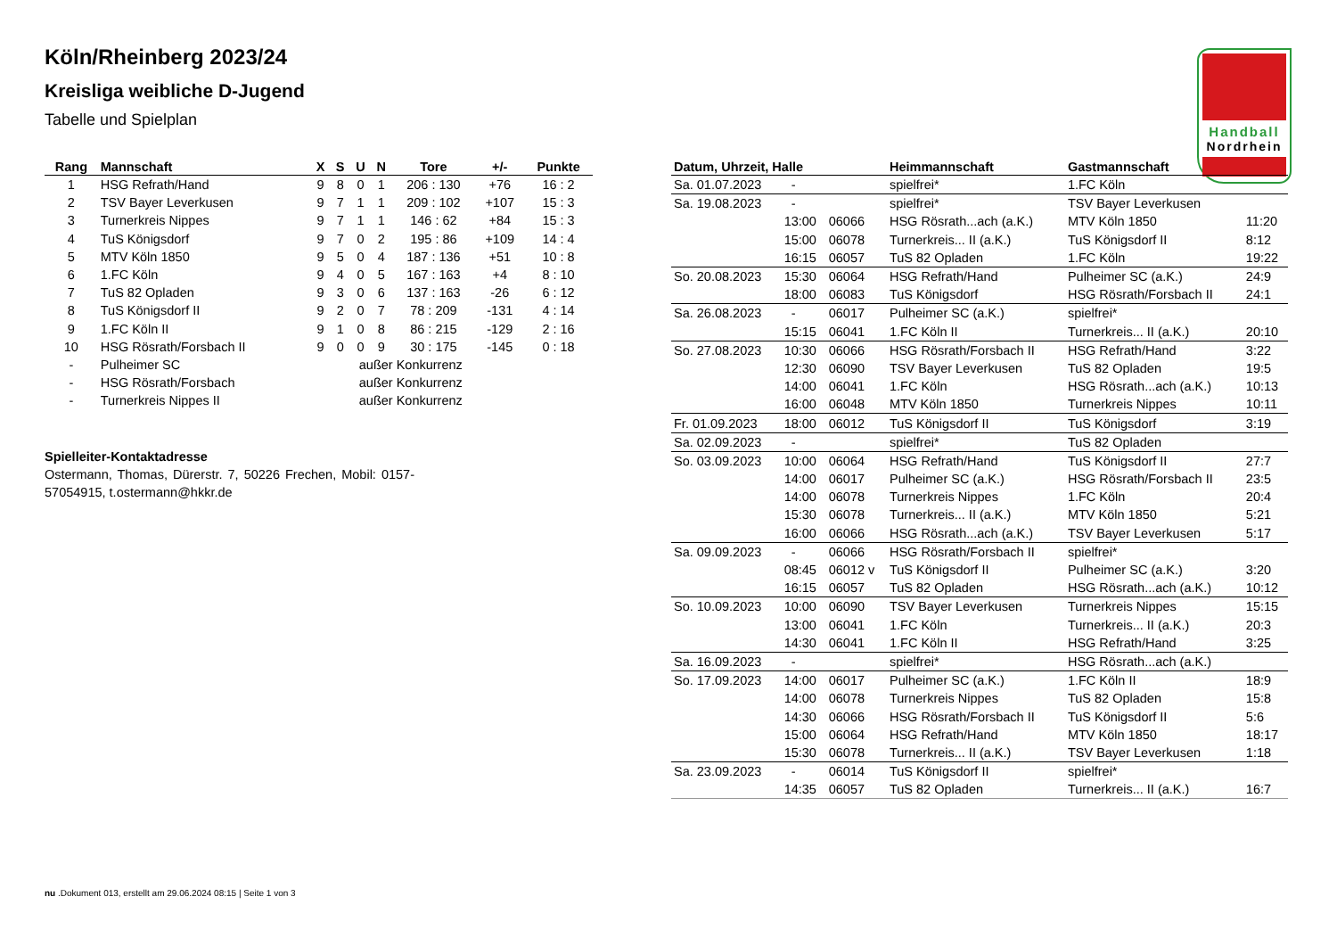Köln/Rheinberg 2023/24
Kreisliga weibliche D-Jugend
Tabelle und Spielplan
Handball
Nordrhein
| Rang | Mannschaft | X | S | U | N | Tore | +/- | Punkte |
| --- | --- | --- | --- | --- | --- | --- | --- | --- |
| 1 | HSG Refrath/Hand | 9 | 8 | 0 | 1 | 206 : 130 | +76 | 16 : 2 |
| 2 | TSV Bayer Leverkusen | 9 | 7 | 1 | 1 | 209 : 102 | +107 | 15 : 3 |
| 3 | Turnerkreis Nippes | 9 | 7 | 1 | 1 | 146 : 62 | +84 | 15 : 3 |
| 4 | TuS Königsdorf | 9 | 7 | 0 | 2 | 195 : 86 | +109 | 14 : 4 |
| 5 | MTV Köln 1850 | 9 | 5 | 0 | 4 | 187 : 136 | +51 | 10 : 8 |
| 6 | 1.FC Köln | 9 | 4 | 0 | 5 | 167 : 163 | +4 | 8 : 10 |
| 7 | TuS 82 Opladen | 9 | 3 | 0 | 6 | 137 : 163 | -26 | 6 : 12 |
| 8 | TuS Königsdorf II | 9 | 2 | 0 | 7 | 78 : 209 | -131 | 4 : 14 |
| 9 | 1.FC Köln II | 9 | 1 | 0 | 8 | 86 : 215 | -129 | 2 : 16 |
| 10 | HSG Rösrath/Forsbach II | 9 | 0 | 0 | 9 | 30 : 175 | -145 | 0 : 18 |
| - | Pulheimer SC | | | außer Konkurrenz | | | | |
| - | HSG Rösrath/Forsbach | | | außer Konkurrenz | | | | |
| - | Turnerkreis Nippes II | | | außer Konkurrenz | | | | |
Spielleiter-Kontaktadresse
Ostermann, Thomas, Dürerstr. 7, 50226 Frechen, Mobil: 0157-57054915, t.ostermann@hkkr.de
| Datum, Uhrzeit, Halle | | | Heimmannschaft | Gastmannschaft | |
| --- | --- | --- | --- | --- | --- |
| Sa. 01.07.2023 | - | | spielfrei* | 1.FC Köln | |
| Sa. 19.08.2023 | - | | spielfrei* | TSV Bayer Leverkusen | |
| | 13:00 | 06066 | HSG Rösrath...ach (a.K.) | MTV Köln 1850 | 11:20 |
| | 15:00 | 06078 | Turnerkreis... II (a.K.) | TuS Königsdorf II | 8:12 |
| | 16:15 | 06057 | TuS 82 Opladen | 1.FC Köln | 19:22 |
| So. 20.08.2023 | 15:30 | 06064 | HSG Refrath/Hand | Pulheimer SC (a.K.) | 24:9 |
| | 18:00 | 06083 | TuS Königsdorf | HSG Rösrath/Forsbach II | 24:1 |
| Sa. 26.08.2023 | - | 06017 | Pulheimer SC (a.K.) | spielfrei* | |
| | 15:15 | 06041 | 1.FC Köln II | Turnerkreis... II (a.K.) | 20:10 |
| So. 27.08.2023 | 10:30 | 06066 | HSG Rösrath/Forsbach II | HSG Refrath/Hand | 3:22 |
| | 12:30 | 06090 | TSV Bayer Leverkusen | TuS 82 Opladen | 19:5 |
| | 14:00 | 06041 | 1.FC Köln | HSG Rösrath...ach (a.K.) | 10:13 |
| | 16:00 | 06048 | MTV Köln 1850 | Turnerkreis Nippes | 10:11 |
| Fr. 01.09.2023 | 18:00 | 06012 | TuS Königsdorf II | TuS Königsdorf | 3:19 |
| Sa. 02.09.2023 | - | | spielfrei* | TuS 82 Opladen | |
| So. 03.09.2023 | 10:00 | 06064 | HSG Refrath/Hand | TuS Königsdorf II | 27:7 |
| | 14:00 | 06017 | Pulheimer SC (a.K.) | HSG Rösrath/Forsbach II | 23:5 |
| | 14:00 | 06078 | Turnerkreis Nippes | 1.FC Köln | 20:4 |
| | 15:30 | 06078 | Turnerkreis... II (a.K.) | MTV Köln 1850 | 5:21 |
| | 16:00 | 06066 | HSG Rösrath...ach (a.K.) | TSV Bayer Leverkusen | 5:17 |
| Sa. 09.09.2023 | - | 06066 | HSG Rösrath/Forsbach II | spielfrei* | |
| | 08:45 | 06012 v | TuS Königsdorf II | Pulheimer SC (a.K.) | 3:20 |
| | 16:15 | 06057 | TuS 82 Opladen | HSG Rösrath...ach (a.K.) | 10:12 |
| So. 10.09.2023 | 10:00 | 06090 | TSV Bayer Leverkusen | Turnerkreis Nippes | 15:15 |
| | 13:00 | 06041 | 1.FC Köln | Turnerkreis... II (a.K.) | 20:3 |
| | 14:30 | 06041 | 1.FC Köln II | HSG Refrath/Hand | 3:25 |
| Sa. 16.09.2023 | - | | spielfrei* | HSG Rösrath...ach (a.K.) | |
| So. 17.09.2023 | 14:00 | 06017 | Pulheimer SC (a.K.) | 1.FC Köln II | 18:9 |
| | 14:00 | 06078 | Turnerkreis Nippes | TuS 82 Opladen | 15:8 |
| | 14:30 | 06066 | HSG Rösrath/Forsbach II | TuS Königsdorf II | 5:6 |
| | 15:00 | 06064 | HSG Refrath/Hand | MTV Köln 1850 | 18:17 |
| | 15:30 | 06078 | Turnerkreis... II (a.K.) | TSV Bayer Leverkusen | 1:18 |
| Sa. 23.09.2023 | - | 06014 | TuS Königsdorf II | spielfrei* | |
| | 14:35 | 06057 | TuS 82 Opladen | Turnerkreis... II (a.K.) | 16:7 |
nu .Dokument 013, erstellt am 29.06.2024 08:15 | Seite 1 von 3